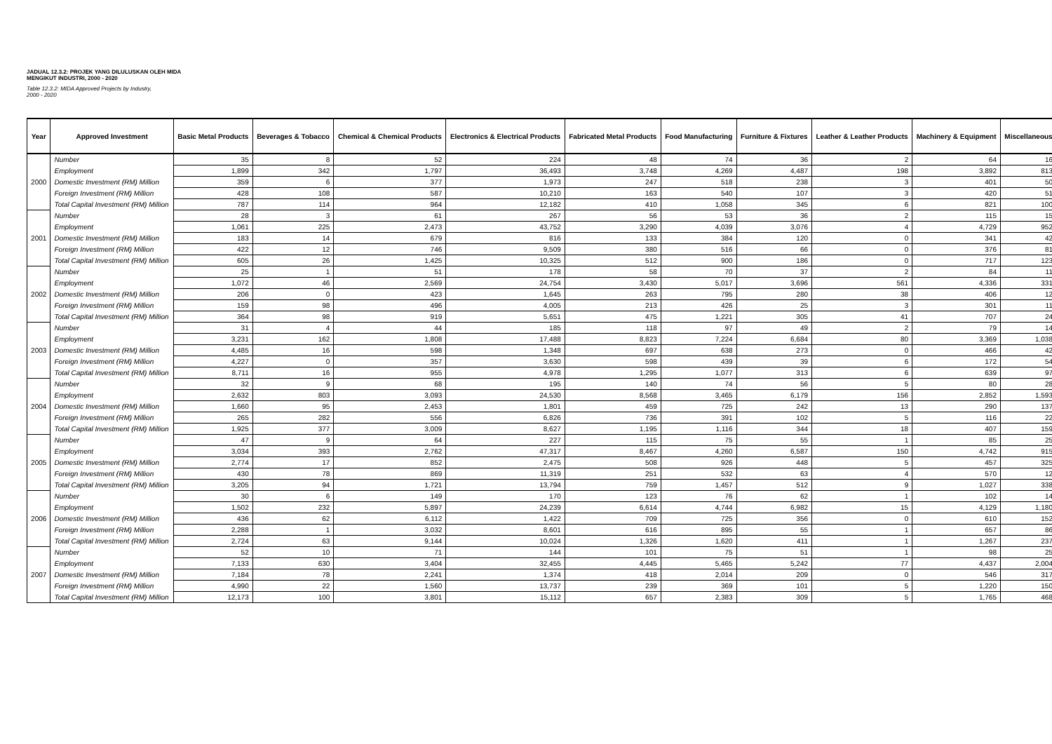JADUAL 12.3.2: PROJEK YANG DILULUSKAN OLEH MIDA
MENGIKUT INDUSTRI, 2000 - 2020
Table 12.3.2: MIDA Approved Projects by Industry,
2000 - 2020
| Year | Approved Investment | Basic Metal Products | Beverages & Tobacco | Chemical & Chemical Products | Electronics & Electrical Products | Fabricated Metal Products | Food Manufacturing | Furniture & Fixtures | Leather & Leather Products | Machinery & Equipment | Miscellaneous |
| --- | --- | --- | --- | --- | --- | --- | --- | --- | --- | --- | --- |
| 2000 | Number | 35 | 8 | 52 | 224 | 48 | 74 | 36 | 2 | 64 | 16 |
| | Employment | 1,899 | 342 | 1,797 | 36,493 | 3,748 | 4,269 | 4,487 | 198 | 3,892 | 813 |
| | Domestic Investment (RM) Million | 359 | 6 | 377 | 1,973 | 247 | 518 | 238 | 3 | 401 | 50 |
| | Foreign Investment (RM) Million | 428 | 108 | 587 | 10,210 | 163 | 540 | 107 | 3 | 420 | 51 |
| | Total Capital Investment (RM) Million | 787 | 114 | 964 | 12,182 | 410 | 1,058 | 345 | 6 | 821 | 100 |
| 2001 | Number | 28 | 3 | 61 | 267 | 56 | 53 | 36 | 2 | 115 | 15 |
| | Employment | 1,061 | 225 | 2,473 | 43,752 | 3,290 | 4,039 | 3,076 | 4 | 4,729 | 952 |
| | Domestic Investment (RM) Million | 183 | 14 | 679 | 816 | 133 | 384 | 120 | 0 | 341 | 42 |
| | Foreign Investment (RM) Million | 422 | 12 | 746 | 9,509 | 380 | 516 | 66 | 0 | 376 | 81 |
| | Total Capital Investment (RM) Million | 605 | 26 | 1,425 | 10,325 | 512 | 900 | 186 | 0 | 717 | 123 |
| 2002 | Number | 25 | 1 | 51 | 178 | 58 | 70 | 37 | 2 | 84 | 11 |
| | Employment | 1,072 | 46 | 2,569 | 24,754 | 3,430 | 5,017 | 3,696 | 561 | 4,336 | 331 |
| | Domestic Investment (RM) Million | 206 | 0 | 423 | 1,645 | 263 | 795 | 280 | 38 | 406 | 12 |
| | Foreign Investment (RM) Million | 159 | 98 | 496 | 4,005 | 213 | 426 | 25 | 3 | 301 | 11 |
| | Total Capital Investment (RM) Million | 364 | 98 | 919 | 5,651 | 475 | 1,221 | 305 | 41 | 707 | 24 |
| 2003 | Number | 31 | 4 | 44 | 185 | 118 | 97 | 49 | 2 | 79 | 14 |
| | Employment | 3,231 | 162 | 1,808 | 17,488 | 8,823 | 7,224 | 6,684 | 80 | 3,369 | 1,038 |
| | Domestic Investment (RM) Million | 4,485 | 16 | 598 | 1,348 | 697 | 638 | 273 | 0 | 466 | 42 |
| | Foreign Investment (RM) Million | 4,227 | 0 | 357 | 3,630 | 598 | 439 | 39 | 6 | 172 | 54 |
| | Total Capital Investment (RM) Million | 8,711 | 16 | 955 | 4,978 | 1,295 | 1,077 | 313 | 6 | 639 | 97 |
| 2004 | Number | 32 | 9 | 68 | 195 | 140 | 74 | 56 | 5 | 80 | 28 |
| | Employment | 2,632 | 803 | 3,093 | 24,530 | 8,568 | 3,465 | 6,179 | 156 | 2,852 | 1,593 |
| | Domestic Investment (RM) Million | 1,660 | 95 | 2,453 | 1,801 | 459 | 725 | 242 | 13 | 290 | 137 |
| | Foreign Investment (RM) Million | 265 | 282 | 556 | 6,826 | 736 | 391 | 102 | 5 | 116 | 22 |
| | Total Capital Investment (RM) Million | 1,925 | 377 | 3,009 | 8,627 | 1,195 | 1,116 | 344 | 18 | 407 | 159 |
| 2005 | Number | 47 | 9 | 64 | 227 | 115 | 75 | 55 | 1 | 85 | 25 |
| | Employment | 3,034 | 393 | 2,762 | 47,317 | 8,467 | 4,260 | 6,587 | 150 | 4,742 | 915 |
| | Domestic Investment (RM) Million | 2,774 | 17 | 852 | 2,475 | 508 | 926 | 448 | 5 | 457 | 325 |
| | Foreign Investment (RM) Million | 430 | 78 | 869 | 11,319 | 251 | 532 | 63 | 4 | 570 | 12 |
| | Total Capital Investment (RM) Million | 3,205 | 94 | 1,721 | 13,794 | 759 | 1,457 | 512 | 9 | 1,027 | 338 |
| 2006 | Number | 30 | 6 | 149 | 170 | 123 | 76 | 62 | 1 | 102 | 14 |
| | Employment | 1,502 | 232 | 5,897 | 24,239 | 6,614 | 4,744 | 6,982 | 15 | 4,129 | 1,180 |
| | Domestic Investment (RM) Million | 436 | 62 | 6,112 | 1,422 | 709 | 725 | 356 | 0 | 610 | 152 |
| | Foreign Investment (RM) Million | 2,288 | 1 | 3,032 | 8,601 | 616 | 895 | 55 | 1 | 657 | 86 |
| | Total Capital Investment (RM) Million | 2,724 | 63 | 9,144 | 10,024 | 1,326 | 1,620 | 411 | 1 | 1,267 | 237 |
| 2007 | Number | 52 | 10 | 71 | 144 | 101 | 75 | 51 | 1 | 98 | 25 |
| | Employment | 7,133 | 630 | 3,404 | 32,455 | 4,445 | 5,465 | 5,242 | 77 | 4,437 | 2,004 |
| | Domestic Investment (RM) Million | 7,184 | 78 | 2,241 | 1,374 | 418 | 2,014 | 209 | 0 | 546 | 317 |
| | Foreign Investment (RM) Million | 4,990 | 22 | 1,560 | 13,737 | 239 | 369 | 101 | 5 | 1,220 | 150 |
| | Total Capital Investment (RM) Million | 12,173 | 100 | 3,801 | 15,112 | 657 | 2,383 | 309 | 5 | 1,765 | 468 |